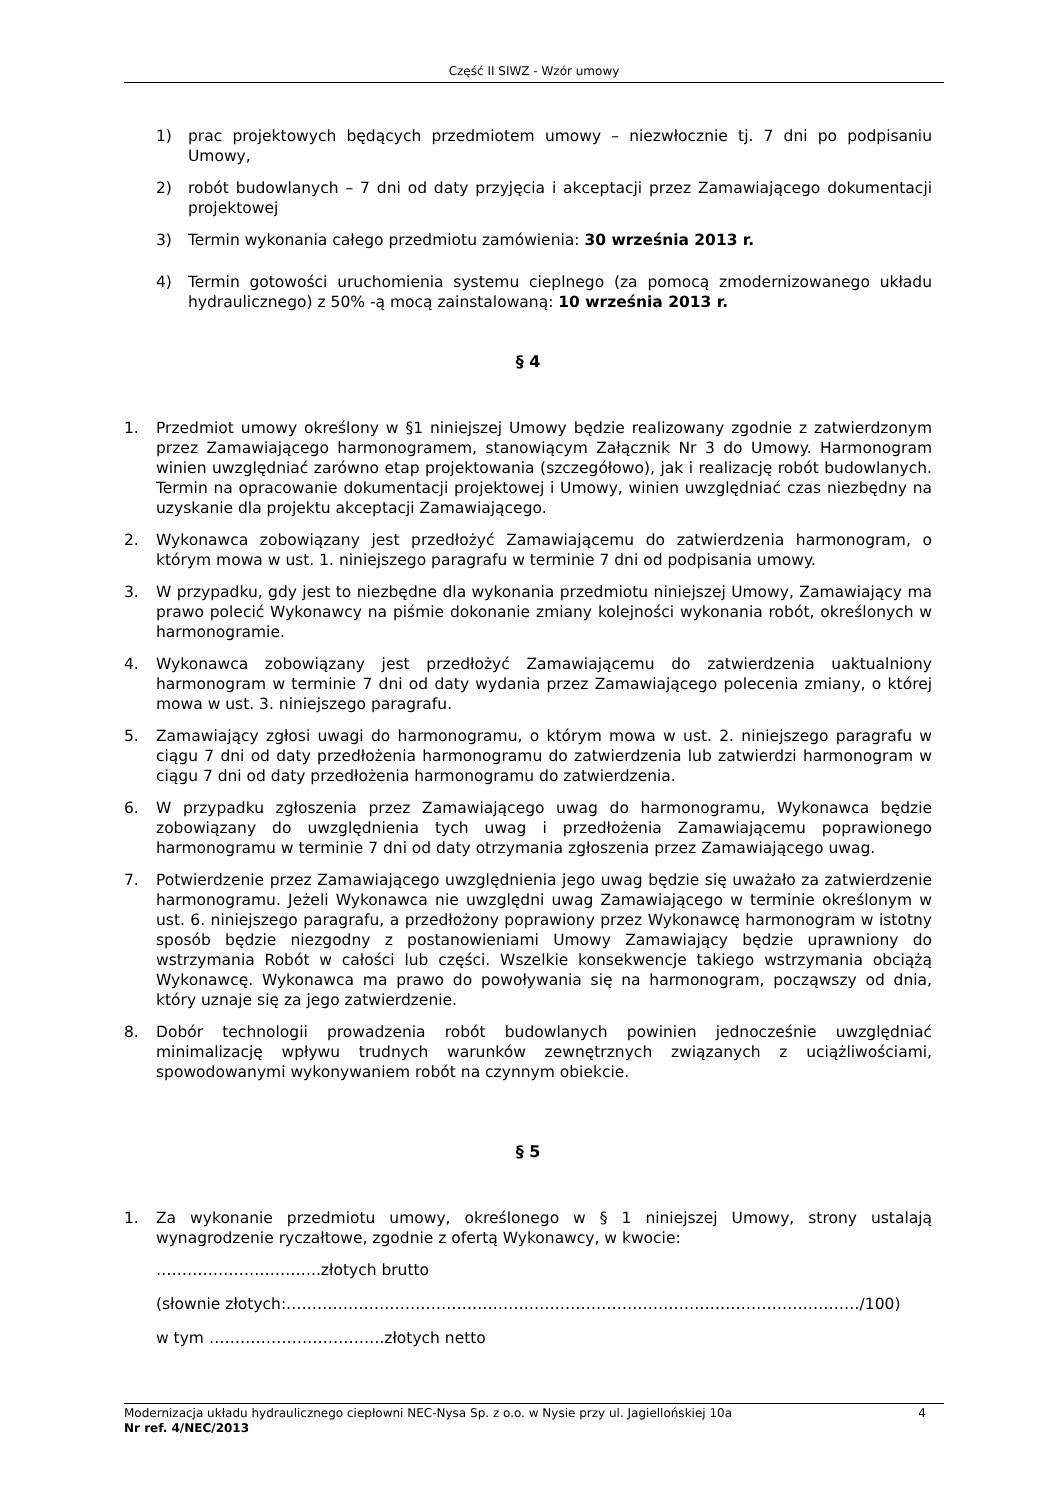Część II SIWZ - Wzór umowy
1) prac projektowych będących przedmiotem umowy – niezwłocznie tj. 7 dni po podpisaniu Umowy,
2) robót budowlanych – 7 dni od daty przyjęcia i akceptacji przez Zamawiającego dokumentacji projektowej
3) Termin wykonania całego przedmiotu zamówienia: 30 września 2013 r.
4) Termin gotowości uruchomienia systemu cieplnego (za pomocą zmodernizowanego układu hydraulicznego) z 50% -ą mocą zainstalowaną: 10 września 2013 r.
§ 4
1. Przedmiot umowy określony w §1 niniejszej Umowy będzie realizowany zgodnie z zatwierdzonym przez Zamawiającego harmonogramem, stanowiącym Załącznik Nr 3 do Umowy. Harmonogram winien uwzględniać zarówno etap projektowania (szczegółowo), jak i realizację robót budowlanych. Termin na opracowanie dokumentacji projektowej i Umowy, winien uwzględniać czas niezbędny na uzyskanie dla projektu akceptacji Zamawiającego.
2. Wykonawca zobowiązany jest przedłożyć Zamawiającemu do zatwierdzenia harmonogram, o którym mowa w ust. 1. niniejszego paragrafu w terminie 7 dni od podpisania umowy.
3. W przypadku, gdy jest to niezbędne dla wykonania przedmiotu niniejszej Umowy, Zamawiający ma prawo polecić Wykonawcy na piśmie dokonanie zmiany kolejności wykonania robót, określonych w harmonogramie.
4. Wykonawca zobowiązany jest przedłożyć Zamawiającemu do zatwierdzenia uaktualniony harmonogram w terminie 7 dni od daty wydania przez Zamawiającego polecenia zmiany, o której mowa w ust. 3. niniejszego paragrafu.
5. Zamawiający zgłosi uwagi do harmonogramu, o którym mowa w ust. 2. niniejszego paragrafu w ciągu 7 dni od daty przedłożenia harmonogramu do zatwierdzenia lub zatwierdzi harmonogram w ciągu 7 dni od daty przedłożenia harmonogramu do zatwierdzenia.
6. W przypadku zgłoszenia przez Zamawiającego uwag do harmonogramu, Wykonawca będzie zobowiązany do uwzględnienia tych uwag i przedłożenia Zamawiającemu poprawionego harmonogramu w terminie 7 dni od daty otrzymania zgłoszenia przez Zamawiającego uwag.
7. Potwierdzenie przez Zamawiającego uwzględnienia jego uwag będzie się uważało za zatwierdzenie harmonogramu. Jeżeli Wykonawca nie uwzględni uwag Zamawiającego w terminie określonym w ust. 6. niniejszego paragrafu, a przedłożony poprawiony przez Wykonawcę harmonogram w istotny sposób będzie niezgodny z postanowieniami Umowy Zamawiający będzie uprawniony do wstrzymania Robót w całości lub części. Wszelkie konsekwencje takiego wstrzymania obciążą Wykonawcę. Wykonawca ma prawo do powoływania się na harmonogram, począwszy od dnia, który uznaje się za jego zatwierdzenie.
8. Dobór technologii prowadzenia robót budowlanych powinien jednocześnie uwzględniać minimalizację wpływu trudnych warunków zewnętrznych związanych z uciążliwościami, spowodowanymi wykonywaniem robót na czynnym obiekcie.
§ 5
1. Za wykonanie przedmiotu umowy, określonego w § 1 niniejszej Umowy, strony ustalają wynagrodzenie ryczałtowe, zgodnie z ofertą Wykonawcy, w kwocie:
…………………………..złotych brutto
(słownie złotych:…………………………………………………………………………………………………/100)
w tym …………………………….złotych netto
4 Modernizacja układu hydraulicznego ciepłowni NEC-Nysa Sp. z o.o. w Nysie przy ul. Jagiellońskiej 10a
Nr ref. 4/NEC/2013